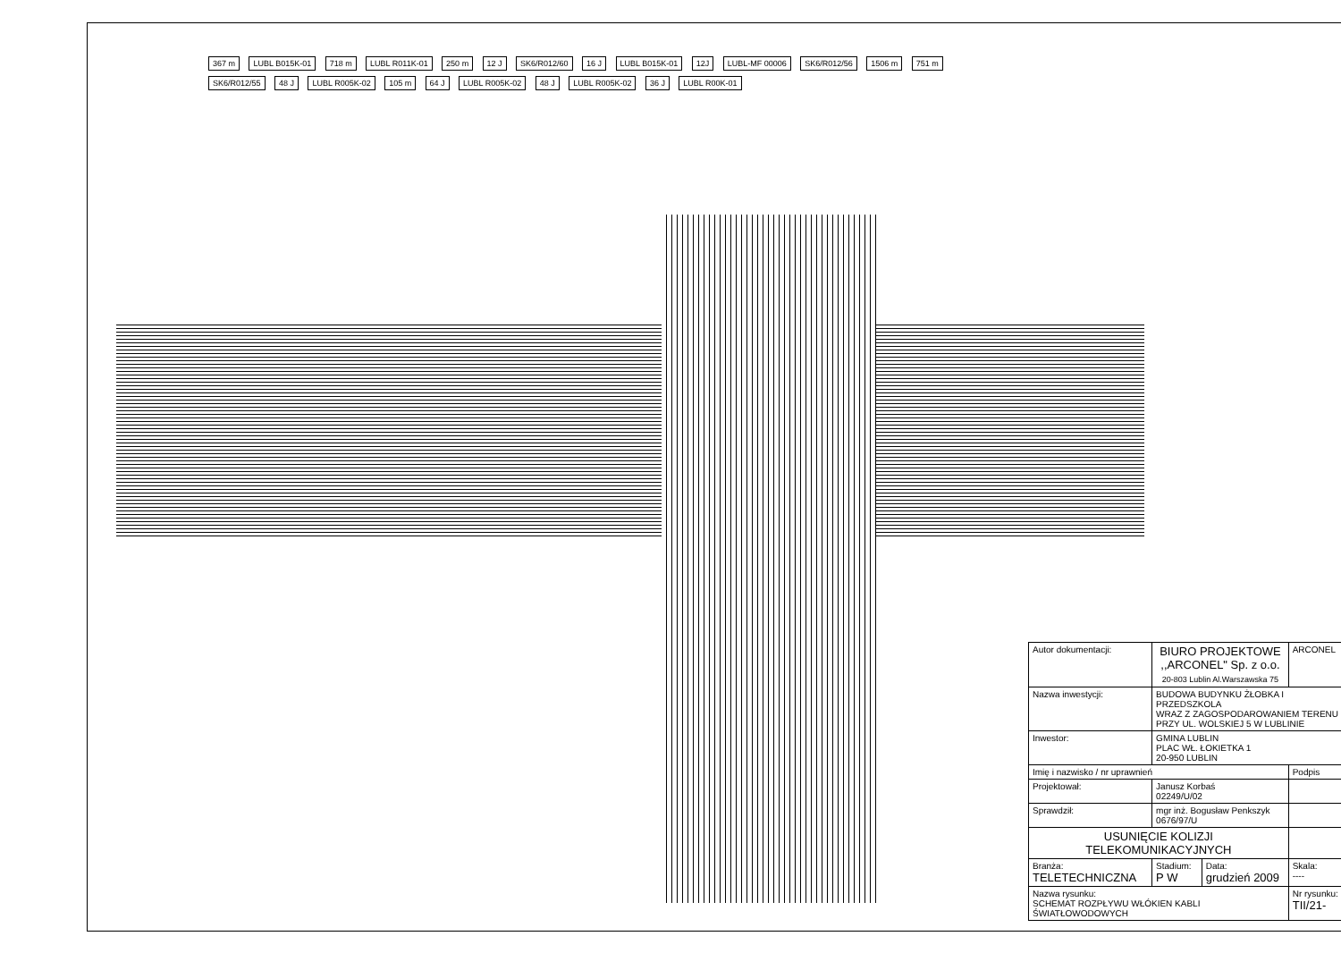367 m LUBL B015K-01 718 m LUBL R011K-01 250 m 12 J SK6/R012/60 16 J LUBL B015K-01 12J LUBL-MF 00006 SK6/R012/56 1506 m 751 m SK6/R012/55 48 J LUBL R005K-02 105 m 64 J LUBL R005K-02 48 J LUBL R005K-02 36 J LUBL R00K-01
| Autor dokumentacji: | BIURO PROJEKTOWE ,,ARCONEL" Sp. z o.o. 20-803 Lublin Al.Warszawska 75 | | | ARCONEL |
| Nazwa inwestycji: | BUDOWA BUDYNKU ŻŁOBKA I PRZEDSZKOLA WRAZ Z ZAGOSPODAROWANIEM TERENU PRZY UL. WOLSKIEJ 5 W LUBLINIE | | | |
| Inwestor: | GMINA LUBLIN PLAC WŁ. ŁOKIETKA 1 20-950 LUBLIN | | | |
| Imię i nazwisko / nr uprawnień | | | | Podpis |
| Projektował: | Janusz Korbaś 02249/U/02 | | | |
| Sprawdził: | mgr inż. Bogusław Penkszyk 0676/97/U | | | |
| USUNIĘCIE KOLIZJI TELEKOMUNIKACYJNYCH | | | | |
| Branża: TELETECHNICZNA | | Stadium: P W | Data: grudzień 2009 | Skala: ---- |
| Nazwa rysunku: SCHEMAT ROZPŁYWU WŁÓKIEN KABLI ŚWIATŁOWODOWYCH | | | | Nr rysunku: TII/21- |